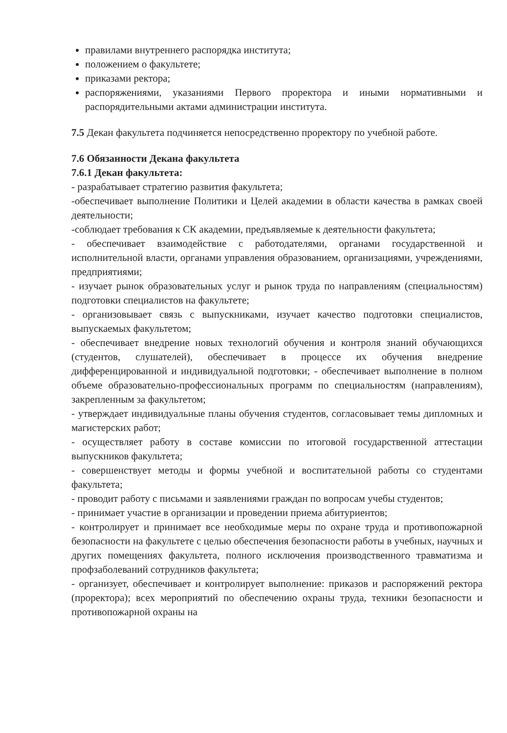правилами внутреннего распорядка института;
положением о факультете;
приказами ректора;
распоряжениями, указаниями Первого проректора и иными нормативными и распорядительными актами администрации института.
7.5 Декан факультета подчиняется непосредственно проректору по учебной работе.
7.6 Обязанности Декана факультета
7.6.1 Декан факультета:
- разрабатывает стратегию развития факультета;
-обеспечивает выполнение Политики и Целей академии в области качества в рамках своей деятельности;
-соблюдает требования к СК академии, предъявляемые к деятельности факультета;
- обеспечивает взаимодействие с работодателями, органами государственной и исполнительной власти, органами управления образованием, организациями, учреждениями, предприятиями;
- изучает рынок образовательных услуг и рынок труда по направлениям (специальностям) подготовки специалистов на факультете;
- организовывает связь с выпускниками, изучает качество подготовки специалистов, выпускаемых факультетом;
- обеспечивает внедрение новых технологий обучения и контроля знаний обучающихся (студентов, слушателей), обеспечивает в процессе их обучения внедрение дифференцированной и индивидуальной подготовки; - обеспечивает выполнение в полном объеме образовательно-профессиональных программ по специальностям (направлениям), закрепленным за факультетом;
- утверждает индивидуальные планы обучения студентов, согласовывает темы дипломных и магистерских работ;
- осуществляет работу в составе комиссии по итоговой государственной аттестации выпускников факультета;
- совершенствует методы и формы учебной и воспитательной работы со студентами факультета;
- проводит работу с письмами и заявлениями граждан по вопросам учебы студентов;
- принимает участие в организации и проведении приема абитуриентов;
- контролирует и принимает все необходимые меры по охране труда и противопожарной безопасности на факультете с целью обеспечения безопасности работы в учебных, научных и других помещениях факультета, полного исключения производственного травматизма и профзаболеваний сотрудников факультета;
- организует, обеспечивает и контролирует выполнение: приказов и распоряжений ректора (проректора); всех мероприятий по обеспечению охраны труда, техники безопасности и противопожарной охраны на